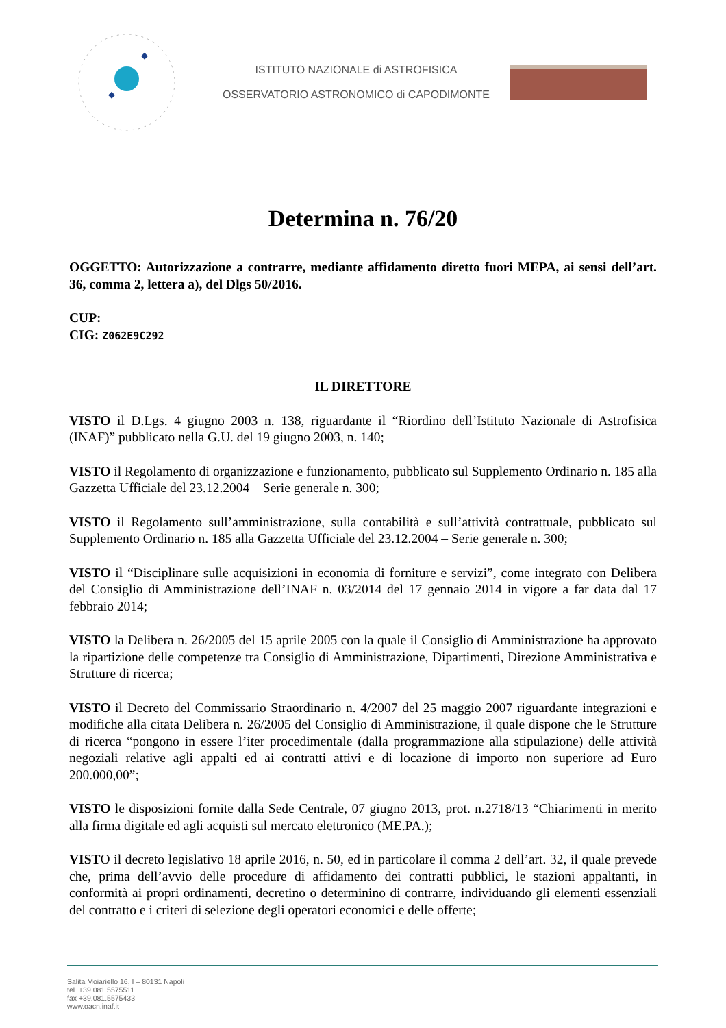ISTITUTO NAZIONALE di ASTROFISICA
OSSERVATORIO ASTRONOMICO di CAPODIMONTE
Determina n. 76/20
OGGETTO: Autorizzazione a contrarre, mediante affidamento diretto fuori MEPA, ai sensi dell’art. 36, comma 2, lettera a), del Dlgs 50/2016.
CUP:
CIG: Z062E9C292
IL DIRETTORE
VISTO il D.Lgs. 4 giugno 2003 n. 138, riguardante il “Riordino dell’Istituto Nazionale di Astrofisica (INAF)” pubblicato nella G.U. del 19 giugno 2003, n. 140;
VISTO il Regolamento di organizzazione e funzionamento, pubblicato sul Supplemento Ordinario n. 185 alla Gazzetta Ufficiale del 23.12.2004 – Serie generale n. 300;
VISTO il Regolamento sull’amministrazione, sulla contabilità e sull’attività contrattuale, pubblicato sul Supplemento Ordinario n. 185 alla Gazzetta Ufficiale del 23.12.2004 – Serie generale n. 300;
VISTO il “Disciplinare sulle acquisizioni in economia di forniture e servizi”, come integrato con Delibera del Consiglio di Amministrazione dell’INAF n. 03/2014 del 17 gennaio 2014 in vigore a far data dal 17 febbraio 2014;
VISTO la Delibera n. 26/2005 del 15 aprile 2005 con la quale il Consiglio di Amministrazione ha approvato la ripartizione delle competenze tra Consiglio di Amministrazione, Dipartimenti, Direzione Amministrativa e Strutture di ricerca;
VISTO il Decreto del Commissario Straordinario n. 4/2007 del 25 maggio 2007 riguardante integrazioni e modifiche alla citata Delibera n. 26/2005 del Consiglio di Amministrazione, il quale dispone che le Strutture di ricerca “pongono in essere l’iter procedimentale (dalla programmazione alla stipulazione) delle attività negoziali relative agli appalti ed ai contratti attivi e di locazione di importo non superiore ad Euro 200.000,00”;
VISTO le disposizioni fornite dalla Sede Centrale, 07 giugno 2013, prot. n.2718/13 “Chiarimenti in merito alla firma digitale ed agli acquisti sul mercato elettronico (ME.PA.);
VISTO il decreto legislativo 18 aprile 2016, n. 50, ed in particolare il comma 2 dell’art. 32, il quale prevede che, prima dell’avvio delle procedure di affidamento dei contratti pubblici, le stazioni appaltanti, in conformità ai propri ordinamenti, decretino o determinino di contrarre, individuando gli elementi essenziali del contratto e i criteri di selezione degli operatori economici e delle offerte;
Salita Moiariello 16, I – 80131 Napoli
tel. +39.081.5575511
fax +39.081.5575433
www.oacn.inaf.it